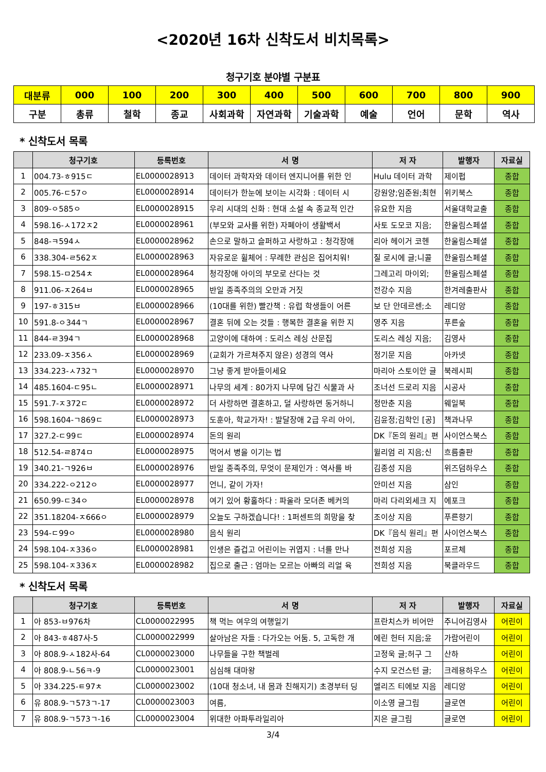<2020년 16차 신착도서 비치목록>
청구기호 분야별 구분표
| 대분류 | 000 | 100 | 200 | 300 | 400 | 500 | 600 | 700 | 800 | 900 |
| 구분 | 총류 | 철학 | 종교 | 사회과학 | 자연과학 | 기술과학 | 예술 | 언어 | 문학 | 역사 |
* 신착도서 목록
| | 청구기호 | 등록번호 | 서 명 | 저 자 | 발행자 | 자료실 |
| --- | --- | --- | --- | --- | --- | --- |
| 1 | 004.73-ㅎ915ㄷ | EL0000028913 | 데이터 과학자와 데이터 엔지니어를 위한 인 | Hulu 데이터 과학 | 제이펍 | 종합 |
| 2 | 005.76-ㄷ57ㅇ | EL0000028914 | 데이터가 한눈에 보이는 시각화 : 데이터 시 | 강원양;임준원;최현 | 위키북스 | 종합 |
| 3 | 809-ㅇ585ㅇ | EL0000028915 | 우리 시대의 신화 : 현대 소설 속 종교적 인간 | 유요한 지음 | 서울대학교출 | 종합 |
| 4 | 598.16-ㅅ172ㅈ2 | EL0000028961 | (부모와 교사를 위한) 자폐아이 생활백서 | 사토 도모코 지음; | 한울림스페셜 | 종합 |
| 5 | 848-ㅋ594ㅅ | EL0000028962 | 손으로 말하고 슬퍼하고 사랑하고 : 청각장애 | 리아 헤이거 코헨 | 한울림스페셜 | 종합 |
| 6 | 338.304-ㄹ562ㅈ | EL0000028963 | 자유로운 휠체어 : 무례한 관심은 집어치워! | 질 로시에 글;니콜 | 한울림스페셜 | 종합 |
| 7 | 598.15-ㅁ254ㅊ | EL0000028964 | 청각장애 아이의 부모로 산다는 것 | 그레고리 마이외; | 한울림스페셜 | 종합 |
| 8 | 911.06-ㅈ264ㅂ | EL0000028965 | 반일 종족주의의 오만과 거짓 | 전강수 지음 | 한겨레출판사 | 종합 |
| 9 | 197-ㅎ315ㅂ | EL0000028966 | (10대를 위한) 빨간책 : 유럽 학생들이 어른 | 보 단 안데르센;소 | 레디앙 | 종합 |
| 10 | 591.8-ㅇ344ㄱ | EL0000028967 | 결혼 뒤에 오는 것들 : 행복한 결혼을 위한 지 | 영주 지음 | 푸른숲 | 종합 |
| 11 | 844-ㄹ394ㄱ | EL0000028968 | 고양이에 대하여 : 도리스 레싱 산문집 | 도리스 레싱 지음; | 김영사 | 종합 |
| 12 | 233.09-ㅈ356ㅅ | EL0000028969 | (교회가 가르쳐주지 않은) 성경의 역사 | 정기문 지음 | 아카넷 | 종합 |
| 13 | 334.223-ㅅ732ㄱ | EL0000028970 | 그냥 좋게 받아들이세요 | 마리아 스토이안 글 | 북레시피 | 종합 |
| 14 | 485.1604-ㄷ95ㄴ | EL0000028971 | 나무의 세계 : 80가지 나무에 담긴 식물과 사 | 조너선 드로리 지음 | 시공사 | 종합 |
| 15 | 591.7-ㅈ372ㄷ | EL0000028972 | 더 사랑하면 결혼하고, 덜 사랑하면 동거하니 | 정만춘 지음 | 웨일북 | 종합 |
| 16 | 598.1604-ㄱ869ㄷ | EL0000028973 | 도훈아, 학교가자! : 발달장애 2급 우리 아이, | 김윤정;김학인 [공] | 책과나무 | 종합 |
| 17 | 327.2-ㄷ99ㄷ | EL0000028974 | 돈의 원리 | DK『돈의 원리』편 | 사이언스북스 | 종합 |
| 18 | 512.54-ㄹ874ㅁ | EL0000028975 | 먹어서 병을 이기는 법 | 윌리엄 리 지음;신 | 흐름출판 | 종합 |
| 19 | 340.21-ㄱ926ㅂ | EL0000028976 | 반일 종족주의, 무엇이 문제인가 : 역사를 바 | 김종성 지음 | 위즈덤하우스 | 종합 |
| 20 | 334.222-ㅇ212ㅇ | EL0000028977 | 언니, 같이 가자! | 안미선 지음 | 삼인 | 종합 |
| 21 | 650.99-ㄷ34ㅇ | EL0000028978 | 여기 있어 황홀하다 : 파울라 모더존 베커의 | 마리 다리외세크 지 | 에포크 | 종합 |
| 22 | 351.18204-ㅈ666ㅇ | EL0000028979 | 오늘도 구하겠습니다! : 1퍼센트의 희망을 찾 | 조이상 지음 | 푸른향기 | 종합 |
| 23 | 594-ㄷ99ㅇ | EL0000028980 | 음식 원리 | DK『음식 원리』편 | 사이언스북스 | 종합 |
| 24 | 598.104-ㅈ336ㅇ | EL0000028981 | 인생은 즐겁고 어린이는 귀엽지 : 너를 만나 | 전희성 지음 | 포르체 | 종합 |
| 25 | 598.104-ㅈ336ㅈ | EL0000028982 | 집으로 출근 : 엄마는 모르는 아빠의 리얼 육 | 전희성 지음 | 북클라우드 | 종합 |
* 신착도서 목록
| | 청구기호 | 등록번호 | 서 명 | 저 자 | 발행자 | 자료실 |
| --- | --- | --- | --- | --- | --- | --- |
| 1 | 아 853-ㅂ976차 | CL0000022995 | 책 먹는 여우의 여행일기 | 프란치스카 비어만 | 주니어김영사 | 어린이 |
| 2 | 아 843-ㅎ487사-5 | CL0000022999 | 살아남은 자들 : 다가오는 어둠. 5, 고독한 개 | 에린 헌터 지음;윤 | 가람어린이 | 어린이 |
| 3 | 아 808.9-ㅅ182사-64 | CL0000023000 | 나무들을 구한 책벌레 | 고정욱 글;허구 그 | 산하 | 어린이 |
| 4 | 아 808.9-ㄴ56ㅋ-9 | CL0000023001 | 심심해 대마왕 | 수지 모건스턴 글; | 크레용하우스 | 어린이 |
| 5 | 아 334.225-ㅌ97ㅊ | CL0000023002 | (10대 청소녀, 내 몸과 친해지기) 초경부터 딩 | 엘리즈 티에보 지음 | 레디앙 | 어린이 |
| 6 | 유 808.9-ㄱ573ㄱ-17 | CL0000023003 | 여름, | 이소영 글그림 | 글로연 | 어린이 |
| 7 | 유 808.9-ㄱ573ㄱ-16 | CL0000023004 | 위대한 아파투라일리아 | 지은 글그림 | 글로연 | 어린이 |
3/4